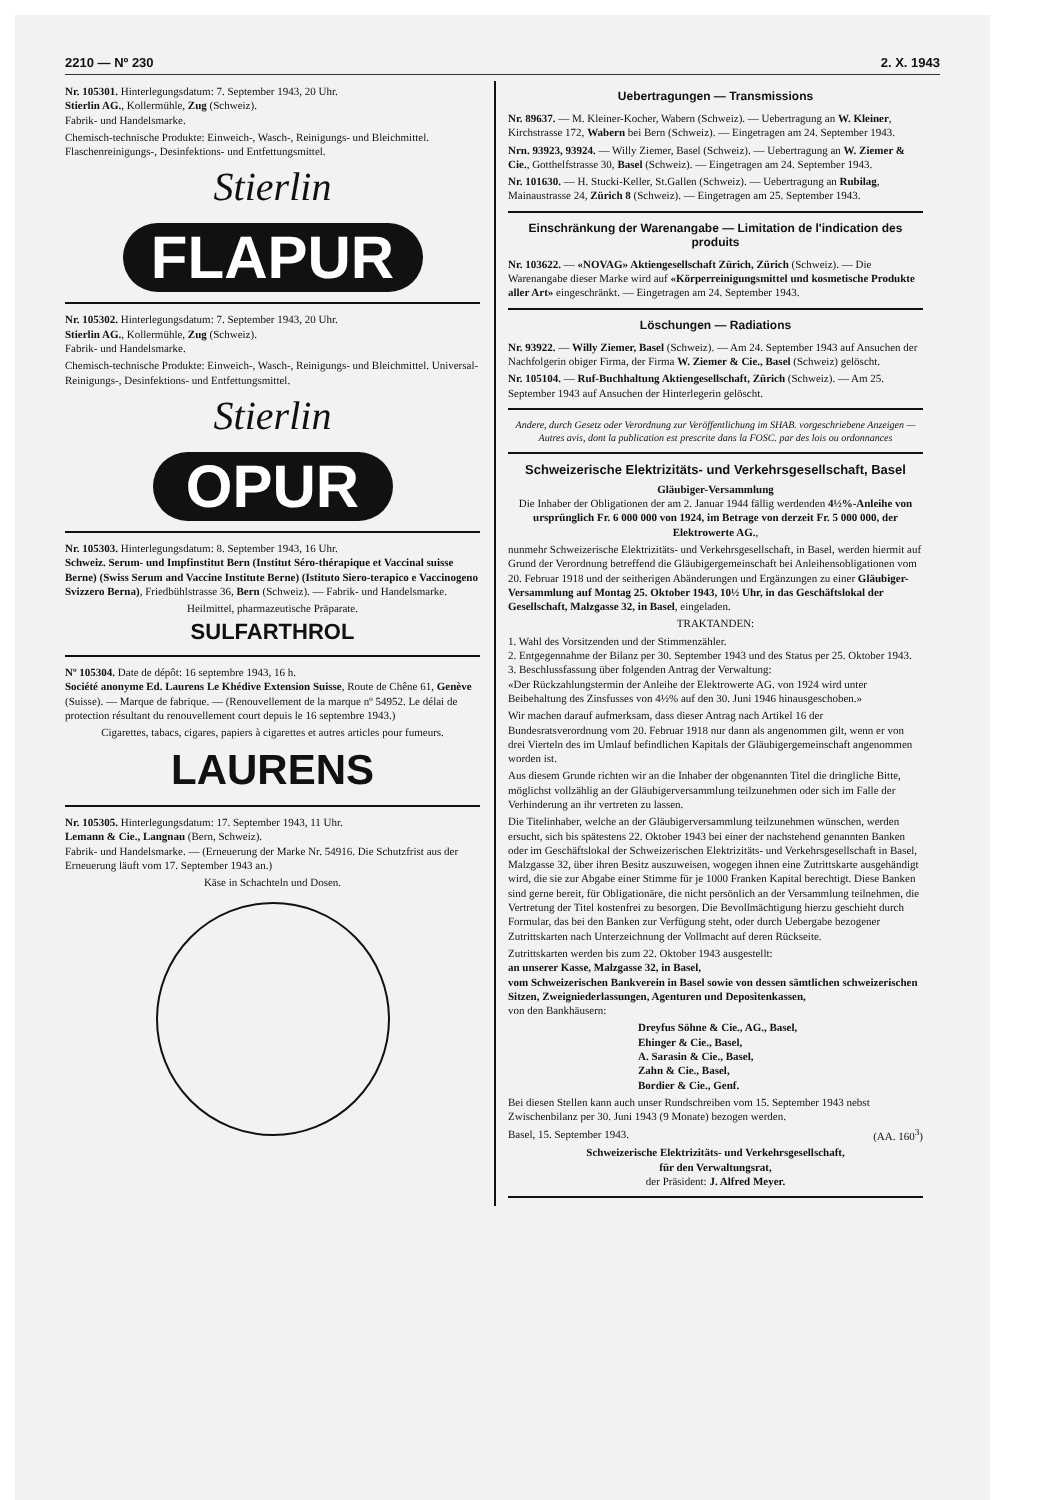2210 — Nº 230 2. X. 1943
Nr. 105301. Hinterlegungsdatum: 7. September 1943, 20 Uhr.
Stierlin AG., Kollermühle, Zug (Schweiz).
Fabrik- und Handelsmarke.
Chemisch-technische Produkte: Einweich-, Wasch-, Reinigungs- und Bleichmittel. Flaschenreinigungs-, Desinfektions- und Entfettungsmittel.
Stierlin
FLAPUR
Nr. 105302. Hinterlegungsdatum: 7. September 1943, 20 Uhr.
Stierlin AG., Kollermühle, Zug (Schweiz).
Fabrik- und Handelsmarke.
Chemisch-technische Produkte: Einweich-, Wasch-, Reinigungs- und Bleichmittel. Universal-Reinigungs-, Desinfektions- und Entfettungsmittel.
Stierlin
OPUR
Nr. 105303. Hinterlegungsdatum: 8. September 1943, 16 Uhr.
Schweiz. Serum- und Impfinstitut Bern (Institut Séro-thérapique et Vaccinal suisse Berne) (Swiss Serum and Vaccine Institute Berne) (Istituto Siero-terapico e Vaccinogeno Svizzero Berna), Friedbühlstrasse 36, Bern (Schweiz). — Fabrik- und Handelsmarke.
Heilmittel, pharmazeutische Präparate.
SULFARTHROL
Nº 105304. Date de dépôt: 16 septembre 1943, 16 h.
Société anonyme Ed. Laurens Le Khédive Extension Suisse, Route de Chêne 61, Genève (Suisse). — Marque de fabrique. — (Renouvellement de la marque nº 54952. Le délai de protection résultant du renouvellement court depuis le 16 septembre 1943.)
Cigarettes, tabacs, cigares, papiers à cigarettes et autres articles pour fumeurs.
LAURENS
Nr. 105305. Hinterlegungsdatum: 17. September 1943, 11 Uhr.
Lemann & Cie., Langnau (Bern, Schweiz).
Fabrik- und Handelsmarke. — (Erneuerung der Marke Nr. 54916. Die Schutzfrist aus der Erneuerung läuft vom 17. September 1943 an.)
Käse in Schachteln und Dosen.
Uebertragungen — Transmissions
Nr. 89637. — M. Kleiner-Kocher, Wabern (Schweiz). — Uebertragung an W. Kleiner, Kirchstrasse 172, Wabern bei Bern (Schweiz). — Eingetragen am 24. September 1943.
Nrn. 93923, 93924. — Willy Ziemer, Basel (Schweiz). — Uebertragung an W. Ziemer & Cie., Gotthelfstrasse 30, Basel (Schweiz). — Eingetragen am 24. September 1943.
Nr. 101630. — H. Stucki-Keller, St.Gallen (Schweiz). — Uebertragung an Rubilag, Mainaustrasse 24, Zürich 8 (Schweiz). — Eingetragen am 25. September 1943.
Einschränkung der Warenangabe — Limitation de l'indication des produits
Nr. 103622. — «NOVAG» Aktiengesellschaft Zürich, Zürich (Schweiz). — Die Warenangabe dieser Marke wird auf «Körperreinigungsmittel und kosmetische Produkte aller Art» eingeschränkt. — Eingetragen am 24. September 1943.
Löschungen — Radiations
Nr. 93922. — Willy Ziemer, Basel (Schweiz). — Am 24. September 1943 auf Ansuchen der Nachfolgerin obiger Firma, der Firma W. Ziemer & Cie., Basel (Schweiz) gelöscht.
Nr. 105104. — Ruf-Buchhaltung Aktiengesellschaft, Zürich (Schweiz). — Am 25. September 1943 auf Ansuchen der Hinterlegerin gelöscht.
Andere, durch Gesetz oder Verordnung zur Veröffentlichung im SHAB. vorgeschriebene Anzeigen — Autres avis, dont la publication est prescrite dans la FOSC. par des lois ou ordonnances
Schweizerische Elektrizitäts- und Verkehrsgesellschaft, Basel
Gläubiger-Versammlung
Die Inhaber der Obligationen der am 2. Januar 1944 fällig werdenden 4½%-Anleihe von ursprünglich Fr. 6 000 000 von 1924, im Betrage von derzeit Fr. 5 000 000, der Elektrowerte AG.,
nunmehr Schweizerische Elektrizitäts- und Verkehrsgesellschaft, in Basel, werden hiermit auf Grund der Verordnung betreffend die Gläubigergemeinschaft bei Anleihensobligationen vom 20. Februar 1918 und der seitherigen Abänderungen und Ergänzungen zu einer Gläubiger-Versammlung auf Montag 25. Oktober 1943, 10½ Uhr, in das Geschäftslokal der Gesellschaft, Malzgasse 32, in Basel, eingeladen.
TRAKTANDEN:
1. Wahl des Vorsitzenden und der Stimmenzähler.
2. Entgegennahme der Bilanz per 30. September 1943 und des Status per 25. Oktober 1943.
3. Beschlussfassung über folgenden Antrag der Verwaltung:
«Der Rückzahlungstermin der Anleihe der Elektrowerte AG. von 1924 wird unter Beibehaltung des Zinsfusses von 4½% auf den 30. Juni 1946 hinausgeschoben.»
Wir machen darauf aufmerksam, dass dieser Antrag nach Artikel 16 der Bundesratsverordnung vom 20. Februar 1918 nur dann als angenommen gilt, wenn er von drei Vierteln des im Umlauf befindlichen Kapitals der Gläubigergemeinschaft angenommen worden ist.
Aus diesem Grunde richten wir an die Inhaber der obgenannten Titel die dringliche Bitte, möglichst vollzählig an der Gläubigerversammlung teilzunehmen oder sich im Falle der Verhinderung an ihr vertreten zu lassen.
Die Titelinhaber, welche an der Gläubigerversammlung teilzunehmen wünschen, werden ersucht, sich bis spätestens 22. Oktober 1943 bei einer der nachstehend genannten Banken oder im Geschäftslokal der Schweizerischen Elektrizitäts- und Verkehrsgesellschaft in Basel, Malzgasse 32, über ihren Besitz auszuweisen, wogegen ihnen eine Zutrittskarte ausgehändigt wird, die sie zur Abgabe einer Stimme für je 1000 Franken Kapital berechtigt. Diese Banken sind gerne bereit, für Obligationäre, die nicht persönlich an der Versammlung teilnehmen, die Vertretung der Titel kostenfrei zu besorgen. Die Bevollmächtigung hierzu geschieht durch Formular, das bei den Banken zur Verfügung steht, oder durch Uebergabe bezogener Zutrittskarten nach Unterzeichnung der Vollmacht auf deren Rückseite.
Zutrittskarten werden bis zum 22. Oktober 1943 ausgestellt:
an unserer Kasse, Malzgasse 32, in Basel,
vom Schweizerischen Bankverein in Basel sowie von dessen sämtlichen schweizerischen Sitzen, Zweigniederlassungen, Agenturen und Depositenkassen,
von den Bankhäusern:
Dreyfus Söhne & Cie., AG., Basel,
Ehinger & Cie., Basel,
A. Sarasin & Cie., Basel,
Zahn & Cie., Basel,
Bordier & Cie., Genf.
Bei diesen Stellen kann auch unser Rundschreiben vom 15. September 1943 nebst Zwischenbilanz per 30. Juni 1943 (9 Monate) bezogen werden.
Basel, 15. September 1943. (AA. 160<sup>3</sup>)
Schweizerische Elektrizitäts- und Verkehrsgesellschaft,
für den Verwaltungsrat,
der Präsident: J. Alfred Meyer.